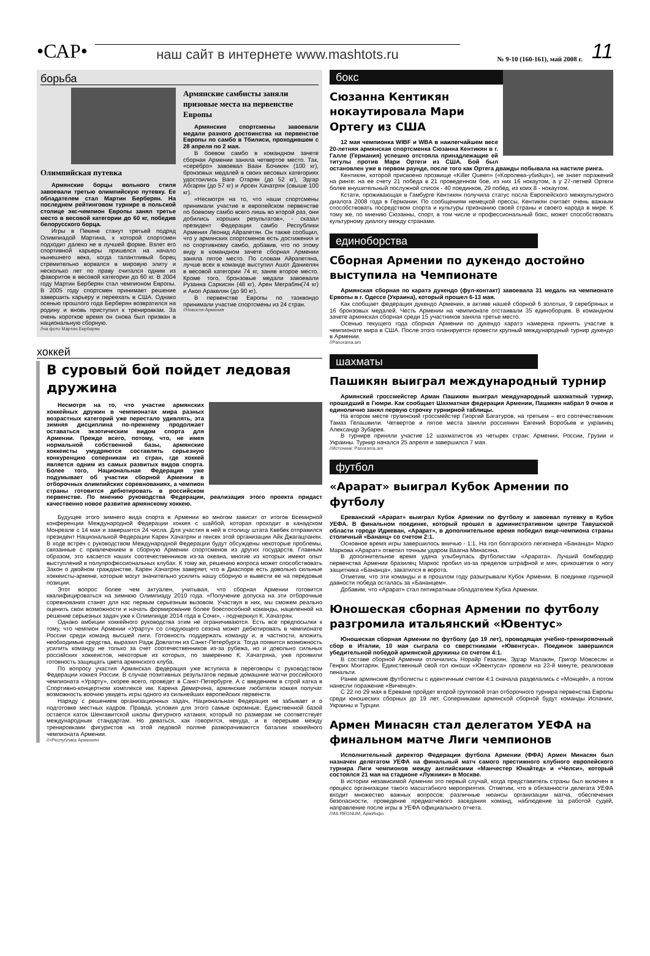•САР•
наш сайт в интернете www.mashtots.ru
№ 9-10 (160-161), май 2008 г.
11
борьба
Олимпийская путевка
Армянские борцы вольного стиля завоевали третью олимпийскую путевку. Ее обладателем стал Мартин Берберян. На последнем рейтинговом турнире в польской столице экс-чемпион Европы занял третье место в весовой категории до 60 кг, победив белорусского борца.
Игры в Пекине станут третьей подряд Олимпиадой Мартина, к которой спортсмен подходит далеко не в лучшей форме. Взлет его спортивной карьеры пришелся на начало нынешнего века, когда талантливый борец стремительно ворвался в мировую элиту и несколько лет по праву считался одним из фаворитов в весовой категории до 60 кг. В 2004 году Мартин Берберян стал чемпионом Европы. В 2005 году спортсмен принимает решение завершить карьеру и переехать в США. Однако осенью прошлого года Берберян возвратился на родину и вновь приступил к тренировкам. За очень короткое время он снова был призван в национальную сборную.
//на фото Мартин Берберян
Армянские самбисты заняли призовые места на первенстве Европы
Армянские спортсмены завоевали медали разного достоинства на первенстве Европы по самбо в Тбилиси, проходившем с 28 апреля по 2 мая.
В боевом самбо в командном зачете сборная Армении заняла четвертое место. Так, «серебро» завоевал Ваан Бочикян (100 кг), бронзовых медалей в своих весовых категориях удостоились Ваге Отарян (до 52 кг), Эдгар Абгарян (до 57 кг) и Арсен Хачатрян (свыше 100 кг).
«Несмотря на то, что наши спортсмены принимали участие в европейском первенстве по боевому самбо всего лишь во второй раз, они добились хороших результатов», - сказал президент Федерации самбо Республики Армения Леонид Айрапетян. Он также сообщил, что у армянских спортсменов есть достижения и по спортивному самбо, добавив, что по этому виду в командном зачете сборная Армении заняла пятое место. По словам Айрапетяна, лучше всех в команде выступил Ашот Даниелян в весовой категории 74 кг, заняв второе место. Кроме того, бронзовые медали завоевали Рузанна Саркисян (48 кг), Арен Меграбян(74 кг) и Акоп Аракелян (до 90 кг).
В первенстве Европы по таэквондо принимали участие спортсмены из 24 стран.
//Новости-Армения
хоккей
В суровый бой пойдет ледовая дружина
Несмотря на то, что участие армянских хоккейных дружин в чемпионатах мира разных возрастных категорий уже перестало удивлять, эта зимняя дисциплина по-прежнему продолжает оставаться экзотическим видом спорта для Армении. Прежде всего, потому, что, не имея нормальной собственной базы, армянские хоккеисты умудряются составлять серьезную конкуренцию соперникам из стран, где хоккей является одним из самых развитых видов спорта. Более того, Национальная Федерация уже подумывает об участии сборной Армении в отборочных олимпийских соревнованиях, а чемпион страны готовится дебютировать в российском первенстве. По мнению руководства Федерации, реализация этого проекта придаст качественно новое развитие армянскому хоккею.
Будущее этого зимнего вида спорта в Армении во многом зависит от итогов Всемирной конференции Международной Федерации хоккея с шайбой, которая проходит в канадском Монреале с 14 мая и завершится 24 числа. Для участия в ней в столицу штата Квебек отправился президент Национальной Федерации Карен Хачатрян и генсек этой организации Айк Джагацпанян. В ходе встреч с руководством Международной Федерации будут обсуждены некоторые проблемы, связанные с привлечением в сборную Армении спортсменов из других государств. Главным образом, это касается наших соотечественников из-за океана, многие из которых имеют опыт выступлений в полупрофессиональных клубах. К тому же, решению вопроса может способствовать Закон о двойном гражданстве. Карен Хачатрян заверяет, что в Диаспоре есть довольно сильные хоккеисты-армяне, которые могут значительно усилить нашу сборную и вывести ее на передовые позиции.
Этот вопрос более чем актуален, учитывая, что сборная Армении готовится квалифицироваться на зимнюю Олимпиаду 2010 года. «Получение допуска на эти отборочные соревнования станет для нас первым серьезным вызовом. Участвуя в них, мы сможем реально оценить свои возможности и начать формирование более боеспособной команды, нацеленной на решение серьезных задач уже к Олимпиаде 2014 года в Сочи», - подчеркнул К. Хачатрян.
Однако амбиции хоккейного руководства этим не ограничиваются. Есть все предпосылки к тому, что чемпион Армении «Урарту» со следующего сезона может дебютировать в чемпионате России среди команд высшей лиги. Готовность поддержать команду и, в частности, вложить необходимые средства, выразил Радж Довлатян из Санкт-Петербурга. Тогда появится возможность усилить команду не только за счет соотечественников из-за рубежа, но и довольно сильных российских хоккеистов, некоторые из которых, по заверению К. Хачатряна, уже проявили готовность защищать цвета армянского клуба.
По вопросу участия Армянская федерация уже вступила в переговоры с руководством Федерации хоккея России. В случае позитивных результатов первые домашние матчи российского чемпионата «Урарту», скорее всего, проведет в Санкт-Петербурге. А с введением в строй катка в Спортивно-концертном комплексе им. Карена Демирчяна, армянские любители хоккея получат возможность воочию увидеть игры одного из сильнейших европейских первенств.
Наряду с решением организационных задач, Национальная Федерация не забывает и о подготовке местных кадров. Правда, условия для этого самые скромные. Единственной базой остается каток Шенгавитской школы фигурного катания, который по размерам не соответствует международным стандартам. Но деваться, как говорится, некуда, и в перерыве между тренировками фигуристов на этой ледовой поляне разворачиваются баталии хоккейного чемпионата Армении.
//«Республика Армения»
бокс
Сюзанна Кентикян нокаутировала Мари Ортегу из США
12 мая чемпионка WIBF и WBA в наилегчайшем весе 20-летняя армянская спортсменка Сюзанна Кентикян в г. Галле (Германия) успешно отстояла принадлежащие ей титулы против Мари Ортеги из США. Бой был остановлен уже в первом раунде, после того как Ортега дважды побывала на настиле ринга.
Кентикян, которой присвоено прозвище «Killer Queen» («Королева-убийца»), не знает поражений на ринге: на ее счету 21 победа в 21 проведенном бое, из них 16 нокаутом, а у 27-летней Ортеги более внушительный послужной список - 40 поединков, 29 побед, из коих 8 - нокаутом.
Кстати, проживающая в Гамбурге Кентикян получила статус посла Европейского межкультурного диалога 2008 года в Германии. По сообщениям немецкой прессы, Кентикян считает очень важным способствовать посредством спорта и культуры признанию своей страны и своего народа в мире. К тому же, по мнению Сюзанны, спорт, в том числе и профессиональный бокс, может способствовать культурному диалогу между странами.
единоборства
Сборная Армении по дукендо достойно выступила на Чемпионате
Армянская сборная по каратэ дукендо (фул-контакт) завоевала 31 медаль на чемпионате Ервопы в г. Одессе (Украина), который прошел 6-13 мая.
Как сообщает федерация дукендо Армении, в активе нашей сборной 6 золотых, 9 серебряных и 16 бронзовых медалей. Честь Армении на чемпионате отстаивали 35 единоборцев. В командном зачете армянская сборная среди 15 участников заняла третье место.
Осенью текущего года сборная Армении по дукендо каратэ намерена принять участие в чемпионате мира в США. После этого планируется провести крупный международный турнир дукендо в Армении.
//Panorama.am
шахматы
Пашикян выиграл международный турнир
Армянский гроссмейстер Арман Пашикян выиграл международный шахматный турнир, прошедший в Гюмри. Как сообщает Шахматная федерация Армении, Пашикян набрал 9 очков и единолично занял первую строчку турнирной таблицы.
На втором месте грузинский гроссмейстер Гиоргий Багатуров, на третьем – его соотечественник Тамаз Гелашвили. Четвертое и пятое места заняли россиянин Евгений Воробьев и украинец Александр Зубарев.
В турнире приняли участие 12 шахматистов из четырех стран: Армении, России, Грузии и Украины. Турнир начался 25 апреля и завершился 7 мая.
//Источник: Panorama.am
футбол
«Арарат» выиграл Кубок Армении по футболу
Ереванский «Арарат» выиграл Кубок Армении по футболу и завоевал путевку в Кубок УЕФА. В финальном поединке, который прошел в административном центре Тавушской области городе Иджеван, «Арарат», в дополнительное время победил вице-чемпиона страны столичный «Бананц» со счетом 2:1.
Основное время игры завершилось вничью - 1:1. На гол болгарского легионера «Бананца» Марко Маркова «Арарат» ответил точным ударом Ваагна Минасяна.
В дополнительное время удача улыбнулась футболистам «Арарата». Лучший бомбардир первенства Армении бразилец Маркос пробил из-за пределов штрафной и мяч, срикошетив о ногу защитника «Бананца», закатился в ворота.
Отметим, что эти команды и в прошлом году разыгрывали Кубок Армении. В поединке годичной давности победа осталась за «Бананцем».
Добавим, что «Арарат» стал пятикратным обладателем Кубка Армении.
Юношеская сборная Армении по футболу разгромила итальянский «Ювентус»
Юношеская сборная Армении по футболу (до 19 лет), проводящая учебно-тренировочный сбор в Италии, 10 мая сыграла со сверстниками «Ювентуса». Поединок завершился убедительной победой армянской дружины со счетом 4:1.
В составе сборной Армении отличились Норайр Гезалян, Эдгар Малакян, Григор Мовсесян и Генрих Мхитарян. Единственный свой гол юноши «Ювентуса» провели на 23-й минуте, реализовав пенальти.
Ранее армянские футболисты с идентичным счетом 4:1 сначала разделались с «Монцей», а потом нанесли поражение «Виченце».
С 22 по 29 мая в Ереване пройдет второй групповой этап отборочного турнира первенства Европы среди юношеских сборных до 19 лет. Соперниками армянской сборной будут команды Испании, Украины и Турции.
Армен Минасян стал делегатом УЕФА на финальном матче Лиги чемпионов
Исполнительный директор Федерации футбола Армении (ФФА) Армен Минасян был назначен делегатом УЕФА на финальный матч самого престижного клубного европейского турнира Лиги чемпионов между английскими «Манчестер Юнайтед» и «Челси», который состоялся 21 мая на стадионе «Лужники» в Москве.
В истории независимой Армении это первый случай, когда представитель страны был включен в процесс организации такого масштабного мероприятия. Отметим, что в обязанности делегата УЕФА входит множество важных вопросов: различные нюансы организации матча, обеспечения безопасности, проведение предматчевого заседания команд, наблюдение за работой судей, направление после игры в УЕФА официального отчета.
//ИА REGNUM, АрмИнфо